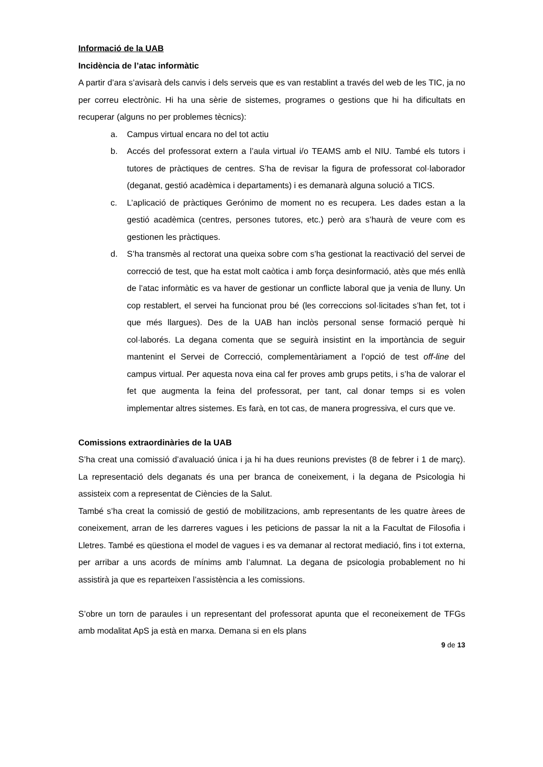Informació de la UAB
Incidència de l’atac informàtic
A partir d’ara s’avisarà dels canvis i dels serveis que es van restablint a través del web de les TIC, ja no per correu electrònic. Hi ha una sèrie de sistemes, programes o gestions que hi ha dificultats en recuperar (alguns no per problemes tècnics):
a. Campus virtual encara no del tot actiu
b. Accés del professorat extern a l’aula virtual i/o TEAMS amb el NIU. També els tutors i tutores de pràctiques de centres. S’ha de revisar la figura de professorat col·laborador (deganat, gestió acadèmica i departaments) i es demanarà alguna solució a TICS.
c. L’aplicació de pràctiques Gerónimo de moment no es recupera. Les dades estan a la gestió acadèmica (centres, persones tutores, etc.) però ara s’haurà de veure com es gestionen les pràctiques.
d. S’ha transmès al rectorat una queixa sobre com s’ha gestionat la reactivació del servei de correcció de test, que ha estat molt caòtica i amb força desinformació, atès que més enllà de l’atac informàtic es va haver de gestionar un conflicte laboral que ja venia de lluny. Un cop restablert, el servei ha funcionat prou bé (les correccions sol·licitades s’han fet, tot i que més llargues). Des de la UAB han inclòs personal sense formació perquè hi col·laborés. La degana comenta que se seguirà insistint en la importància de seguir mantenint el Servei de Correcció, complementàriament a l’opció de test off-line del campus virtual. Per aquesta nova eina cal fer proves amb grups petits, i s’ha de valorar el fet que augmenta la feina del professorat, per tant, cal donar temps si es volen implementar altres sistemes. Es farà, en tot cas, de manera progressiva, el curs que ve.
Comissions extraordinàries de la UAB
S’ha creat una comissió d’avaluació única i ja hi ha dues reunions previstes (8 de febrer i 1 de març). La representació dels deganats és una per branca de coneixement, i la degana de Psicologia hi assisteix com a representat de Ciències de la Salut.
També s’ha creat la comissió de gestió de mobilitzacions, amb representants de les quatre àrees de coneixement, arran de les darreres vagues i les peticions de passar la nit a la Facultat de Filosofia i Lletres. També es qüestiona el model de vagues i es va demanar al rectorat mediació, fins i tot externa, per arribar a uns acords de mínims amb l’alumnat. La degana de psicologia probablement no hi assistirà ja que es reparteixen l’assistència a les comissions.
S’obre un torn de paraules i un representant del professorat apunta que el reconeixement de TFGs amb modalitat ApS ja està en marxa. Demana si en els plans
9 de 13